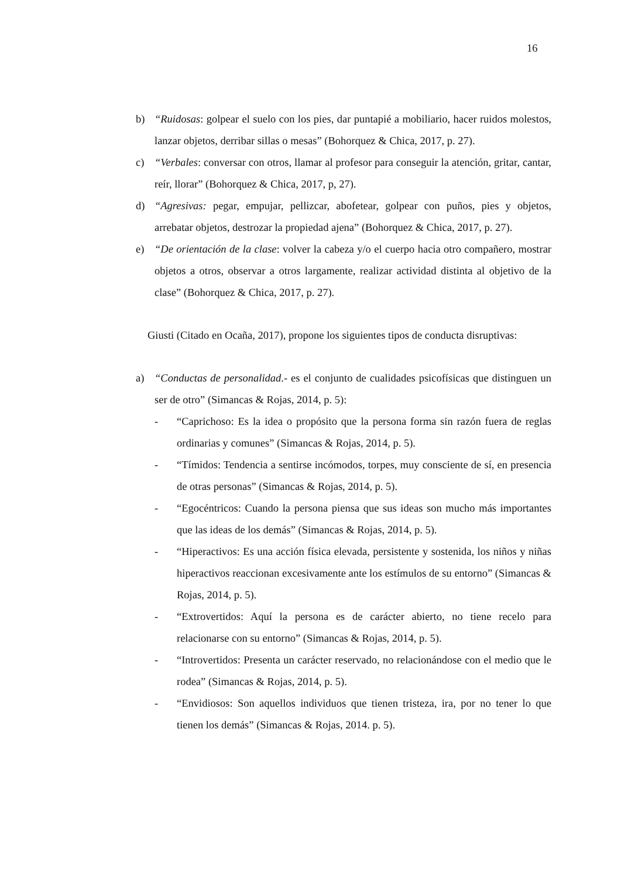16
b) “Ruidosas: golpear el suelo con los pies, dar puntapié a mobiliario, hacer ruidos molestos, lanzar objetos, derribar sillas o mesas” (Bohorquez & Chica, 2017, p. 27).
c) “Verbales: conversar con otros, llamar al profesor para conseguir la atención, gritar, cantar, reír, llorar” (Bohorquez & Chica, 2017, p, 27).
d) “Agresivas: pegar, empujar, pellizcar, abofetear, golpear con puños, pies y objetos, arrebatar objetos, destrozar la propiedad ajena” (Bohorquez & Chica, 2017, p. 27).
e) “De orientación de la clase: volver la cabeza y/o el cuerpo hacia otro compañero, mostrar objetos a otros, observar a otros largamente, realizar actividad distinta al objetivo de la clase” (Bohorquez & Chica, 2017, p. 27).
Giusti (Citado en Ocaña, 2017), propone los siguientes tipos de conducta disruptivas:
a) “Conductas de personalidad.- es el conjunto de cualidades psicofísicas que distinguen un ser de otro” (Simancas & Rojas, 2014, p. 5):
- “Caprichoso: Es la idea o propósito que la persona forma sin razón fuera de reglas ordinarias y comunes” (Simancas & Rojas, 2014, p. 5).
- “Tímidos: Tendencia a sentirse incómodos, torpes, muy consciente de sí, en presencia de otras personas” (Simancas & Rojas, 2014, p. 5).
- “Egocéntricos: Cuando la persona piensa que sus ideas son mucho más importantes que las ideas de los demás” (Simancas & Rojas, 2014, p. 5).
- “Hiperactivos: Es una acción física elevada, persistente y sostenida, los niños y niñas hiperactivos reaccionan excesivamente ante los estímulos de su entorno” (Simancas & Rojas, 2014, p. 5).
- “Extrovertidos: Aquí la persona es de carácter abierto, no tiene recelo para relacionarse con su entorno” (Simancas & Rojas, 2014, p. 5).
- “Introvertidos: Presenta un carácter reservado, no relacionándose con el medio que le rodea” (Simancas & Rojas, 2014, p. 5).
- “Envidiosos: Son aquellos individuos que tienen tristeza, ira, por no tener lo que tienen los demás” (Simancas & Rojas, 2014. p. 5).